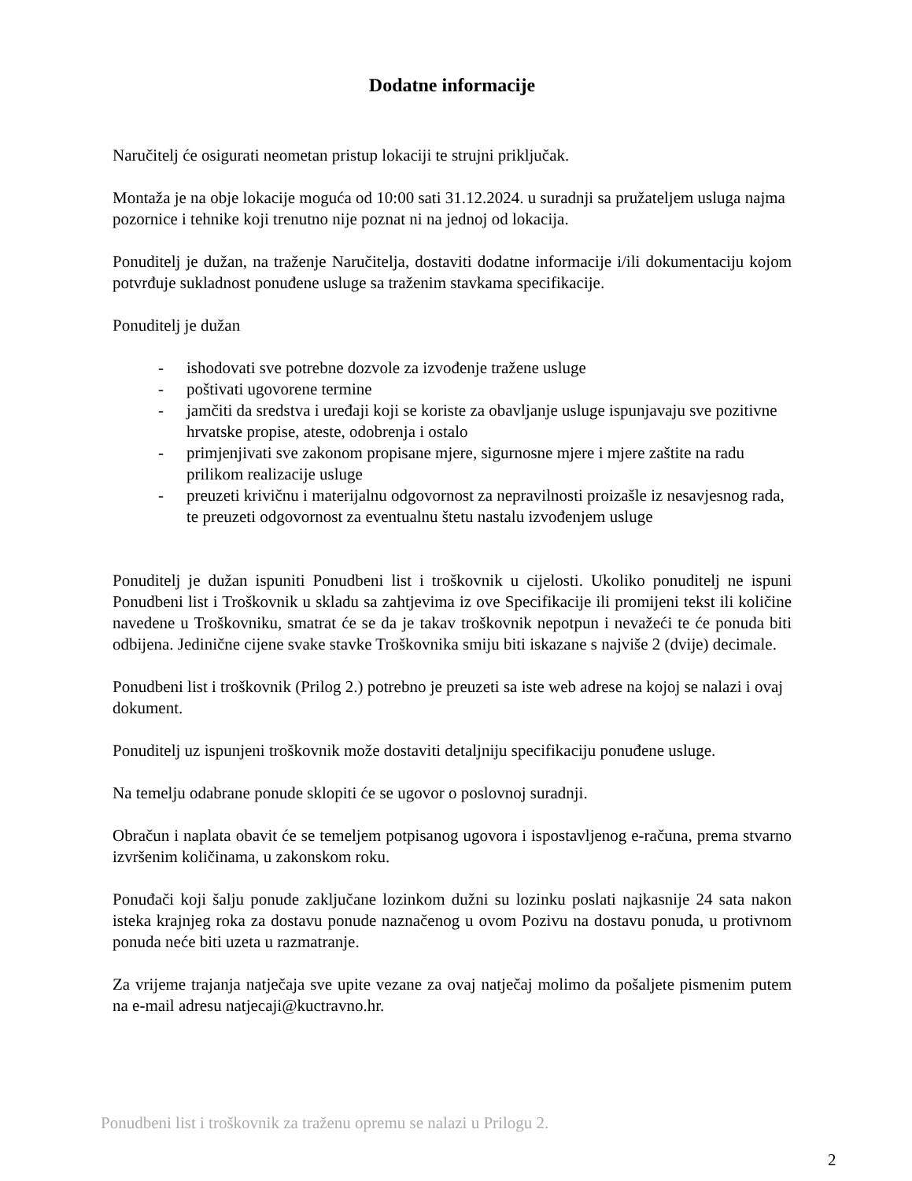Dodatne informacije
Naručitelj će osigurati neometan pristup lokaciji te strujni priključak.
Montaža je na obje lokacije moguća od 10:00 sati 31.12.2024. u suradnji sa pružateljem usluga najma pozornice i tehnike koji trenutno nije poznat ni na jednoj od lokacija.
Ponuditelj je dužan, na traženje Naručitelja, dostaviti dodatne informacije i/ili dokumentaciju kojom potvrđuje sukladnost ponuđene usluge sa traženim stavkama specifikacije.
Ponuditelj je dužan
- ishodovati sve potrebne dozvole za izvođenje tražene usluge
- poštivati ugovorene termine
- jamčiti da sredstva i uređaji koji se koriste za obavljanje usluge ispunjavaju sve pozitivne hrvatske propise, ateste, odobrenja i ostalo
- primjenjivati sve zakonom propisane mjere, sigurnosne mjere i mjere zaštite na radu prilikom realizacije usluge
- preuzeti krivičnu i materijalnu odgovornost za nepravilnosti proizašle iz nesavjesnog rada, te preuzeti odgovornost za eventualnu štetu nastalu izvođenjem usluge
Ponuditelj je dužan ispuniti Ponudbeni list i troškovnik u cijelosti. Ukoliko ponuditelj ne ispuni Ponudbeni list i Troškovnik u skladu sa zahtjevima iz ove Specifikacije ili promijeni tekst ili količine navedene u Troškovniku, smatrat će se da je takav troškovnik nepotpun i nevažeći te će ponuda biti odbijena. Jedinične cijene svake stavke Troškovnika smiju biti iskazane s najviše 2 (dvije) decimale.
Ponudbeni list i troškovnik (Prilog 2.) potrebno je preuzeti sa iste web adrese na kojoj se nalazi i ovaj dokument.
Ponuditelj uz ispunjeni troškovnik može dostaviti detaljniju specifikaciju ponuđene usluge.
Na temelju odabrane ponude sklopiti će se ugovor o poslovnoj suradnji.
Obračun i naplata obavit će se temeljem potpisanog ugovora i ispostavljenog e-računa, prema stvarno izvršenim količinama, u zakonskom roku.
Ponuđači koji šalju ponude zaključane lozinkom dužni su lozinku poslati najkasnije 24 sata nakon isteka krajnjeg roka za dostavu ponude naznačenog u ovom Pozivu na dostavu ponuda, u protivnom ponuda neće biti uzeta u razmatranje.
Za vrijeme trajanja natječaja sve upite vezane za ovaj natječaj molimo da pošaljete pismenim putem na e-mail adresu natjecaji@kuctravno.hr.
Ponudbeni list i troškovnik za traženu opremu se nalazi u Prilogu 2.
2